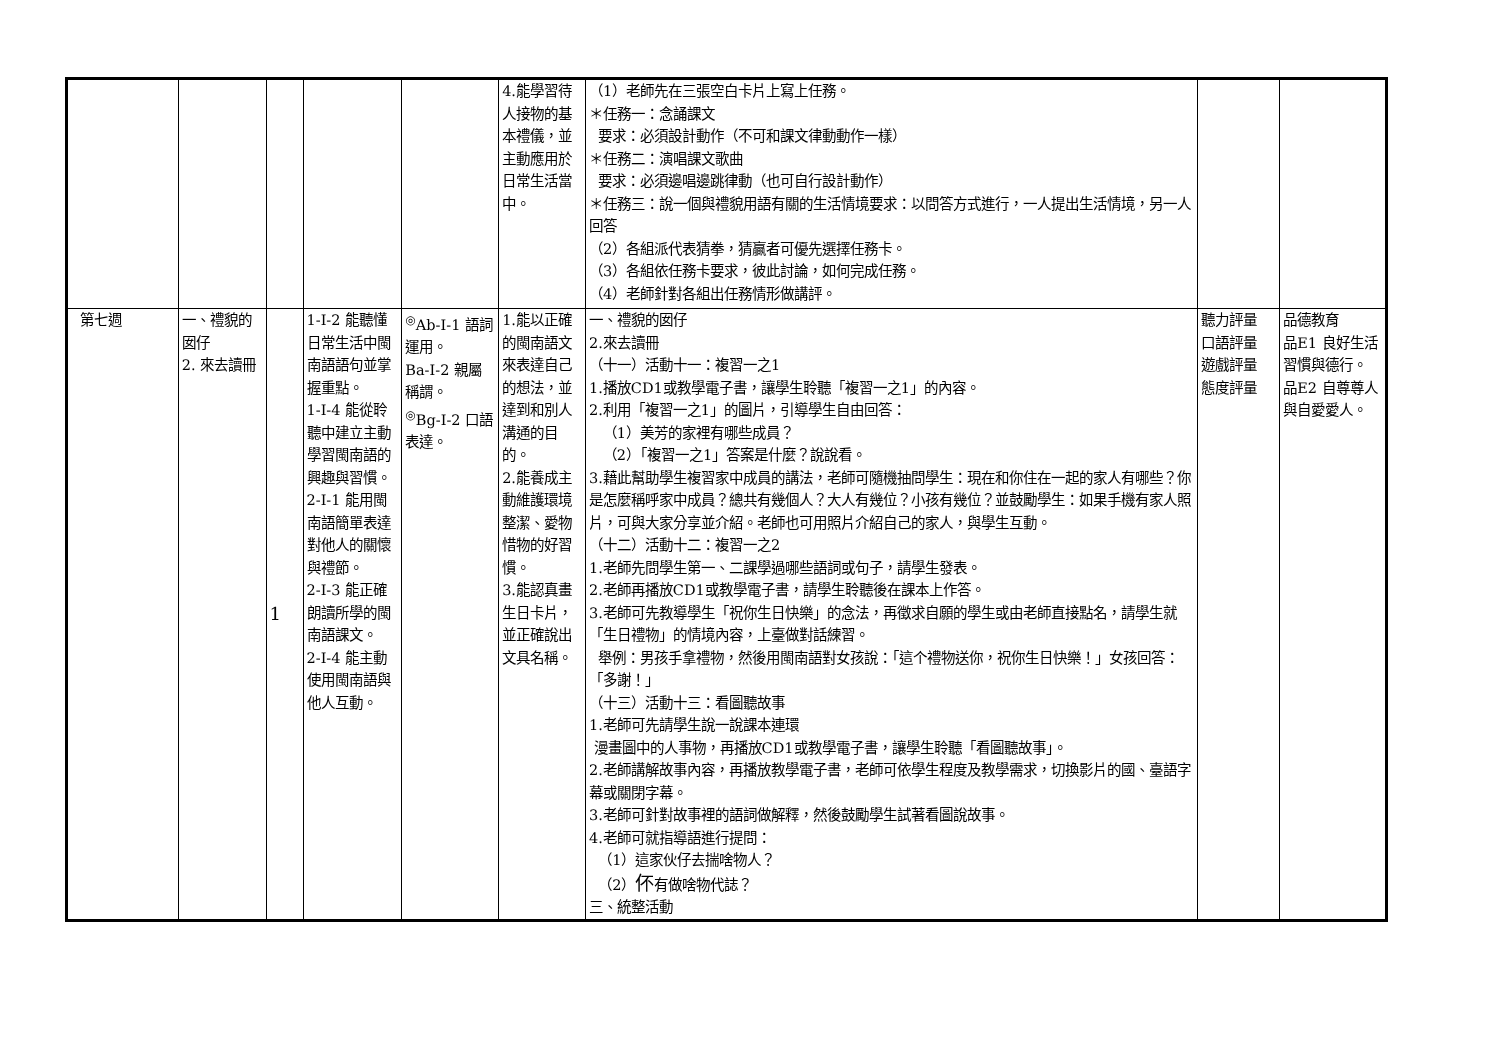| | | | | | 4.能學習待人接物的基本禮儀，並主動應用於日常生活當中。 | （1）老師先在三張空白卡片上寫上任務。 ＊任務一：念誦課文 要求：必須設計動作（不可和課文律動動作一樣） ＊任務二：演唱課文歌曲 要求：必須邊唱邊跳律動（也可自行設計動作） ＊任務三：說一個與禮貌用語有關的生活情境要求：以問答方式進行，一人提出生活情境，另一人回答 （2）各組派代表猜拳，猜贏者可優先選擇任務卡。 （3）各組依任務卡要求，彼此討論，如何完成任務。 （4）老師針對各組出任務情形做講評。 | | |
| 第七週 | 一、禮貌的囡仔 2. 來去讀冊 | 1 | 1-Ⅰ-2 能聽懂日常生活中閩南語語句並掌握重點。 1-Ⅰ-4 能從聆聽中建立主動學習閩南語的興趣與習慣。 2-Ⅰ-1 能用閩南語簡單表達對他人的關懷與禮節。 2-Ⅰ-3 能正確朗讀所學的閩南語課文。 2-Ⅰ-4 能主動使用閩南語與他人互動。 | <sup>◎</sup>Ab-Ⅰ-1 語詞運用。 Ba-Ⅰ-2 親屬稱謂。 <sup>◎</sup>Bg-Ⅰ-2 口語表達。 | 1.能以正確的閩南語文來表達自己的想法，並達到和別人溝通的目的。 2.能養成主動維護環境整潔、愛物惜物的好習慣。 3.能認真畫生日卡片，並正確說出文具名稱。 | 一、禮貌的囡仔 2.來去讀冊 （十一）活動十一：複習一之1 1.播放CD1或教學電子書，讓學生聆聽「複習一之1」的內容。 2.利用「複習一之1」的圖片，引導學生自由回答： （1）美芳的家裡有哪些成員？ （2）「複習一之1」答案是什麼？說說看。 3.藉此幫助學生複習家中成員的講法，老師可隨機抽問學生：現在和你住在一起的家人有哪些？你是怎麼稱呼家中成員？總共有幾個人？大人有幾位？小孩有幾位？並鼓勵學生：如果手機有家人照片，可與大家分享並介紹。老師也可用照片介紹自己的家人，與學生互動。 （十二）活動十二：複習一之2 1.老師先問學生第一、二課學過哪些語詞或句子，請學生發表。 2.老師再播放CD1或教學電子書，請學生聆聽後在課本上作答。 3.老師可先教導學生「祝你生日快樂」的念法，再徵求自願的學生或由老師直接點名，請學生就「生日禮物」的情境內容，上臺做對話練習。 舉例：男孩手拿禮物，然後用閩南語對女孩說：「這个禮物送你，祝你生日快樂！」女孩回答：「多謝！」 （十三）活動十三：看圖聽故事 1.老師可先請學生說一說課本連環 漫畫圖中的人事物，再播放CD1或教學電子書，讓學生聆聽「看圖聽故事」。 2.老師講解故事內容，再播放教學電子書，老師可依學生程度及教學需求，切換影片的國、臺語字幕或關閉字幕。 3.老師可針對故事裡的語詞做解釋，然後鼓勵學生試著看圖說故事。 4.老師可就指導語進行提問： （1）這家伙仔去揣啥物人？ （2） 伓 有做啥物代誌？ 三、統整活動 | 聽力評量 口語評量 遊戲評量 態度評量 | 品德教育 品E1 良好生活習慣與德行。 品E2 自尊尊人與自愛愛人。 |